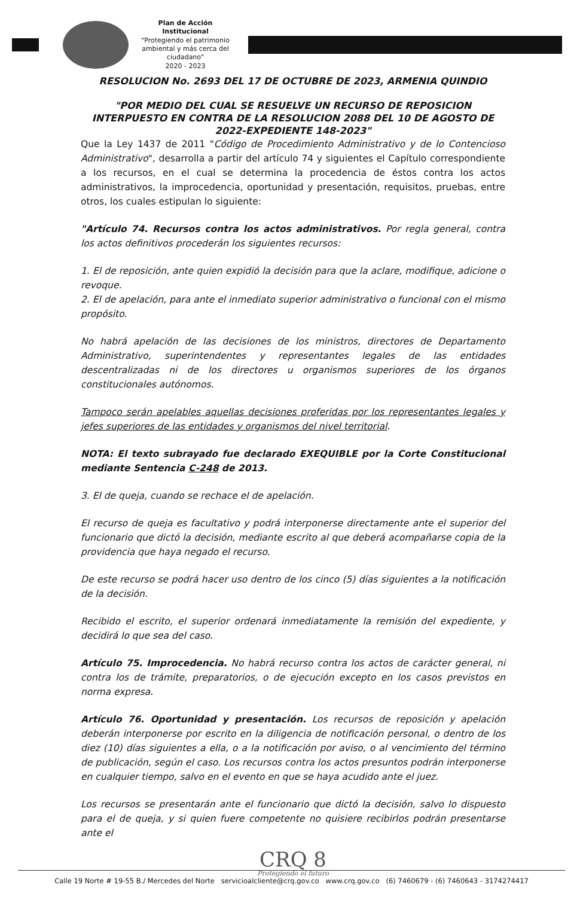Plan de Acción Institucional
"Protegiendo el patrimonio ambiental y más cerca del ciudadano"
2020 - 2023
RESOLUCION No. 2693 DEL 17 DE OCTUBRE DE 2023, ARMENIA QUINDIO
"POR MEDIO DEL CUAL SE RESUELVE UN RECURSO DE REPOSICION INTERPUESTO EN CONTRA DE LA RESOLUCION 2088 DEL 10 DE AGOSTO DE 2022-EXPEDIENTE 148-2023"
Que la Ley 1437 de 2011 "Código de Procedimiento Administrativo y de lo Contencioso Administrativo", desarrolla a partir del artículo 74 y siguientes el Capítulo correspondiente a los recursos, en el cual se determina la procedencia de éstos contra los actos administrativos, la improcedencia, oportunidad y presentación, requisitos, pruebas, entre otros, los cuales estipulan lo siguiente:
"Artículo 74. Recursos contra los actos administrativos. Por regla general, contra los actos definitivos procederán los siguientes recursos:
1. El de reposición, ante quien expidió la decisión para que la aclare, modifique, adicione o revoque.
2. El de apelación, para ante el inmediato superior administrativo o funcional con el mismo propósito.
No habrá apelación de las decisiones de los ministros, directores de Departamento Administrativo, superintendentes y representantes legales de las entidades descentralizadas ni de los directores u organismos superiores de los órganos constitucionales autónomos.
Tampoco serán apelables aquellas decisiones proferidas por los representantes legales y jefes superiores de las entidades y organismos del nivel territorial.
NOTA: El texto subrayado fue declarado EXEQUIBLE por la Corte Constitucional mediante Sentencia C-248 de 2013.
3. El de queja, cuando se rechace el de apelación.
El recurso de queja es facultativo y podrá interponerse directamente ante el superior del funcionario que dictó la decisión, mediante escrito al que deberá acompañarse copia de la providencia que haya negado el recurso.
De este recurso se podrá hacer uso dentro de los cinco (5) días siguientes a la notificación de la decisión.
Recibido el escrito, el superior ordenará inmediatamente la remisión del expediente, y decidirá lo que sea del caso.
Artículo 75. Improcedencia. No habrá recurso contra los actos de carácter general, ni contra los de trámite, preparatorios, o de ejecución excepto en los casos previstos en norma expresa.
Artículo 76. Oportunidad y presentación. Los recursos de reposición y apelación deberán interponerse por escrito en la diligencia de notificación personal, o dentro de los diez (10) días siguientes a ella, o a la notificación por aviso, o al vencimiento del término de publicación, según el caso. Los recursos contra los actos presuntos podrán interponerse en cualquier tiempo, salvo en el evento en que se haya acudido ante el juez.
Los recursos se presentarán ante el funcionario que dictó la decisión, salvo lo dispuesto para el de queja, y si quien fuere competente no quisiere recibirlos podrán presentarse ante el
CRQ 8
Protegiendo el futuro
Calle 19 Norte # 19-55 B./ Mercedes del Norte servicioalcliente@crq.gov.co www.crq.gov.co (6) 7460679 - (6) 7460643 - 3174274417